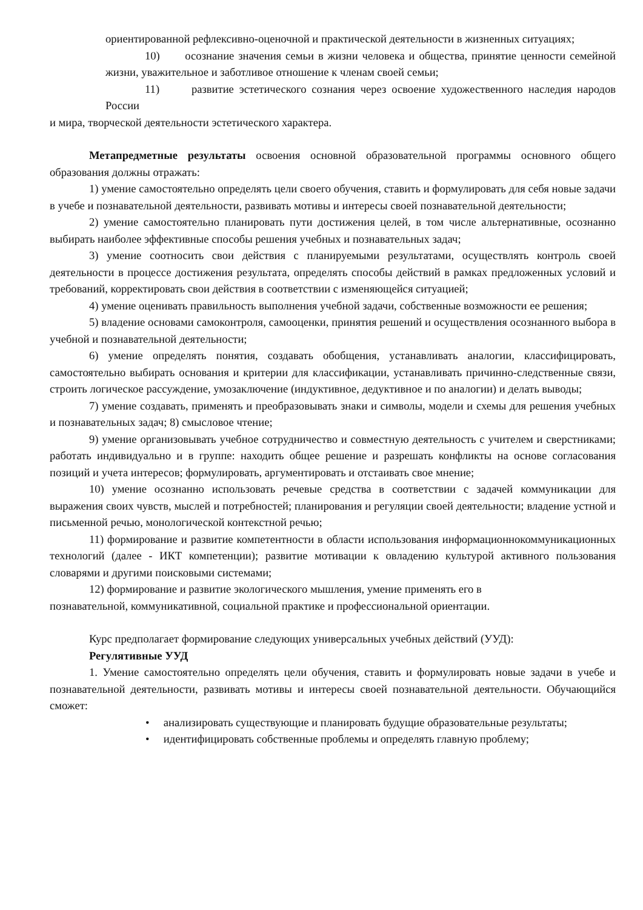ориентированной рефлексивно-оценочной и практической деятельности в жизненных ситуациях;
10) осознание значения семьи в жизни человека и общества, принятие ценности семейной жизни, уважительное и заботливое отношение к членам своей семьи;
11) развитие эстетического сознания через освоение художественного наследия народов России
и мира, творческой деятельности эстетического характера.
Метапредметные результаты освоения основной образовательной программы основного общего образования должны отражать:
1) умение самостоятельно определять цели своего обучения, ставить и формулировать для себя новые задачи в учебе и познавательной деятельности, развивать мотивы и интересы своей познавательной деятельности;
2) умение самостоятельно планировать пути достижения целей, в том числе альтернативные, осознанно выбирать наиболее эффективные способы решения учебных и познавательных задач;
3) умение соотносить свои действия с планируемыми результатами, осуществлять контроль своей деятельности в процессе достижения результата, определять способы действий в рамках предложенных условий и требований, корректировать свои действия в соответствии с изменяющейся ситуацией;
4) умение оценивать правильность выполнения учебной задачи, собственные возможности ее решения;
5) владение основами самоконтроля, самооценки, принятия решений и осуществления осознанного выбора в учебной и познавательной деятельности;
6) умение определять понятия, создавать обобщения, устанавливать аналогии, классифицировать, самостоятельно выбирать основания и критерии для классификации, устанавливать причинно-следственные связи, строить логическое рассуждение, умозаключение (индуктивное, дедуктивное и по аналогии) и делать выводы;
7) умение создавать, применять и преобразовывать знаки и символы, модели и схемы для решения учебных и познавательных задач; 8) смысловое чтение;
9) умение организовывать учебное сотрудничество и совместную деятельность с учителем и сверстниками; работать индивидуально и в группе: находить общее решение и разрешать конфликты на основе согласования позиций и учета интересов; формулировать, аргументировать и отстаивать свое мнение;
10) умение осознанно использовать речевые средства в соответствии с задачей коммуникации для выражения своих чувств, мыслей и потребностей; планирования и регуляции своей деятельности; владение устной и письменной речью, монологической контекстной речью;
11) формирование и развитие компетентности в области использования информационнокоммуникационных технологий (далее - ИКТ компетенции); развитие мотивации к овладению культурой активного пользования словарями и другими поисковыми системами;
12) формирование и развитие экологического мышления, умение применять его в
познавательной, коммуникативной, социальной практике и профессиональной ориентации.
Курс предполагает формирование следующих универсальных учебных действий (УУД):
Регулятивные УУД
1. Умение самостоятельно определять цели обучения, ставить и формулировать новые задачи в учебе и познавательной деятельности, развивать мотивы и интересы своей познавательной деятельности. Обучающийся сможет:
• анализировать существующие и планировать будущие образовательные результаты;
• идентифицировать собственные проблемы и определять главную проблему;